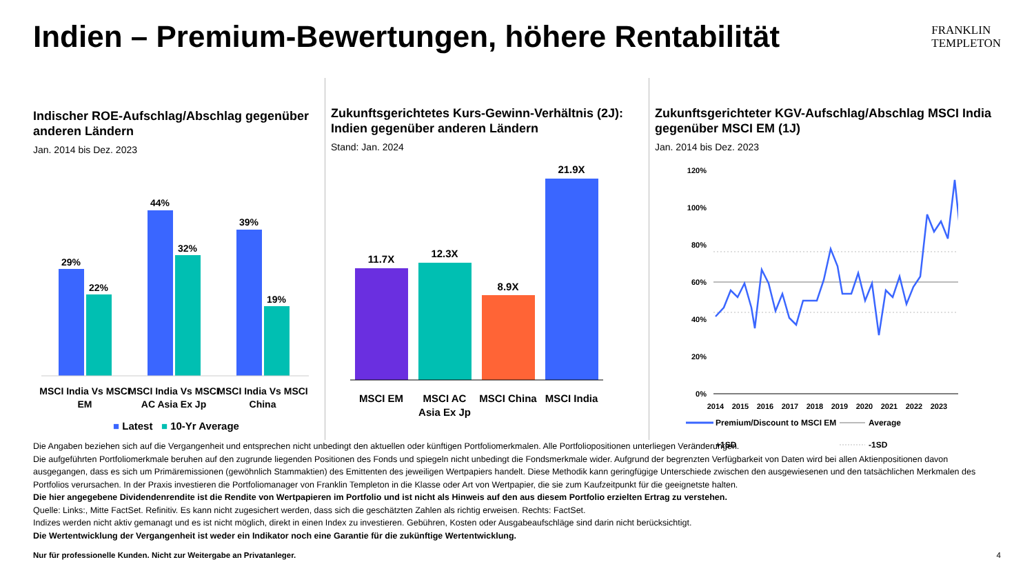Indien – Premium-Bewertungen, höhere Rentabilität
FRANKLIN
TEMPLETON
Indischer ROE-Aufschlag/Abschlag gegenüber anderen Ländern
Jan. 2014 bis Dez. 2023
29%
22%
44%
32%
39%
19%
MSCI India Vs MSCI
EM
MSCI India Vs MSCI
AC Asia Ex Jp
MSCI India Vs MSCI
China
■ Latest ■ 10-Yr Average
Zukunftsgerichtetes Kurs-Gewinn-Verhältnis (2J): Indien gegenüber anderen Ländern
Stand: Jan. 2024
11.7X
12.3X
8.9X
21.9X
MSCI EM
MSCI AC
Asia Ex Jp
MSCI China
MSCI India
Zukunftsgerichteter KGV-Aufschlag/Abschlag MSCI India gegenüber MSCI EM (1J)
Jan. 2014 bis Dez. 2023
120%
100%
80%
60%
40%
20%
0%
2014
2015
2016
2017
2018
2019
2020
2021
2022
2023
Premium/Discount to MSCI EM
Average
+1SD
-1SD
Die Angaben beziehen sich auf die Vergangenheit und entsprechen nicht unbedingt den aktuellen oder künftigen Portfoliomerkmalen. Alle Portfoliopositionen unterliegen Veränderungen.
Die aufgeführten Portfoliomerkmale beruhen auf den zugrunde liegenden Positionen des Fonds und spiegeln nicht unbedingt die Fondsmerkmale wider. Aufgrund der begrenzten Verfügbarkeit von Daten wird bei allen Aktienpositionen davon ausgegangen, dass es sich um Primäremissionen (gewöhnlich Stammaktien) des Emittenten des jeweiligen Wertpapiers handelt. Diese Methodik kann geringfügige Unterschiede zwischen den ausgewiesenen und den tatsächlichen Merkmalen des Portfolios verursachen. In der Praxis investieren die Portfoliomanager von Franklin Templeton in die Klasse oder Art von Wertpapier, die sie zum Kaufzeitpunkt für die geeignetste halten.
Die hier angegebene Dividendenrendite ist die Rendite von Wertpapieren im Portfolio und ist nicht als Hinweis auf den aus diesem Portfolio erzielten Ertrag zu verstehen.
Quelle: Links:, Mitte FactSet. Refinitiv. Es kann nicht zugesichert werden, dass sich die geschätzten Zahlen als richtig erweisen. Rechts: FactSet.
Indizes werden nicht aktiv gemanagt und es ist nicht möglich, direkt in einen Index zu investieren. Gebühren, Kosten oder Ausgabeaufschläge sind darin nicht berücksichtigt.
Die Wertentwicklung der Vergangenheit ist weder ein Indikator noch eine Garantie für die zukünftige Wertentwicklung.
Nur für professionelle Kunden. Nicht zur Weitergabe an Privatanleger. 4